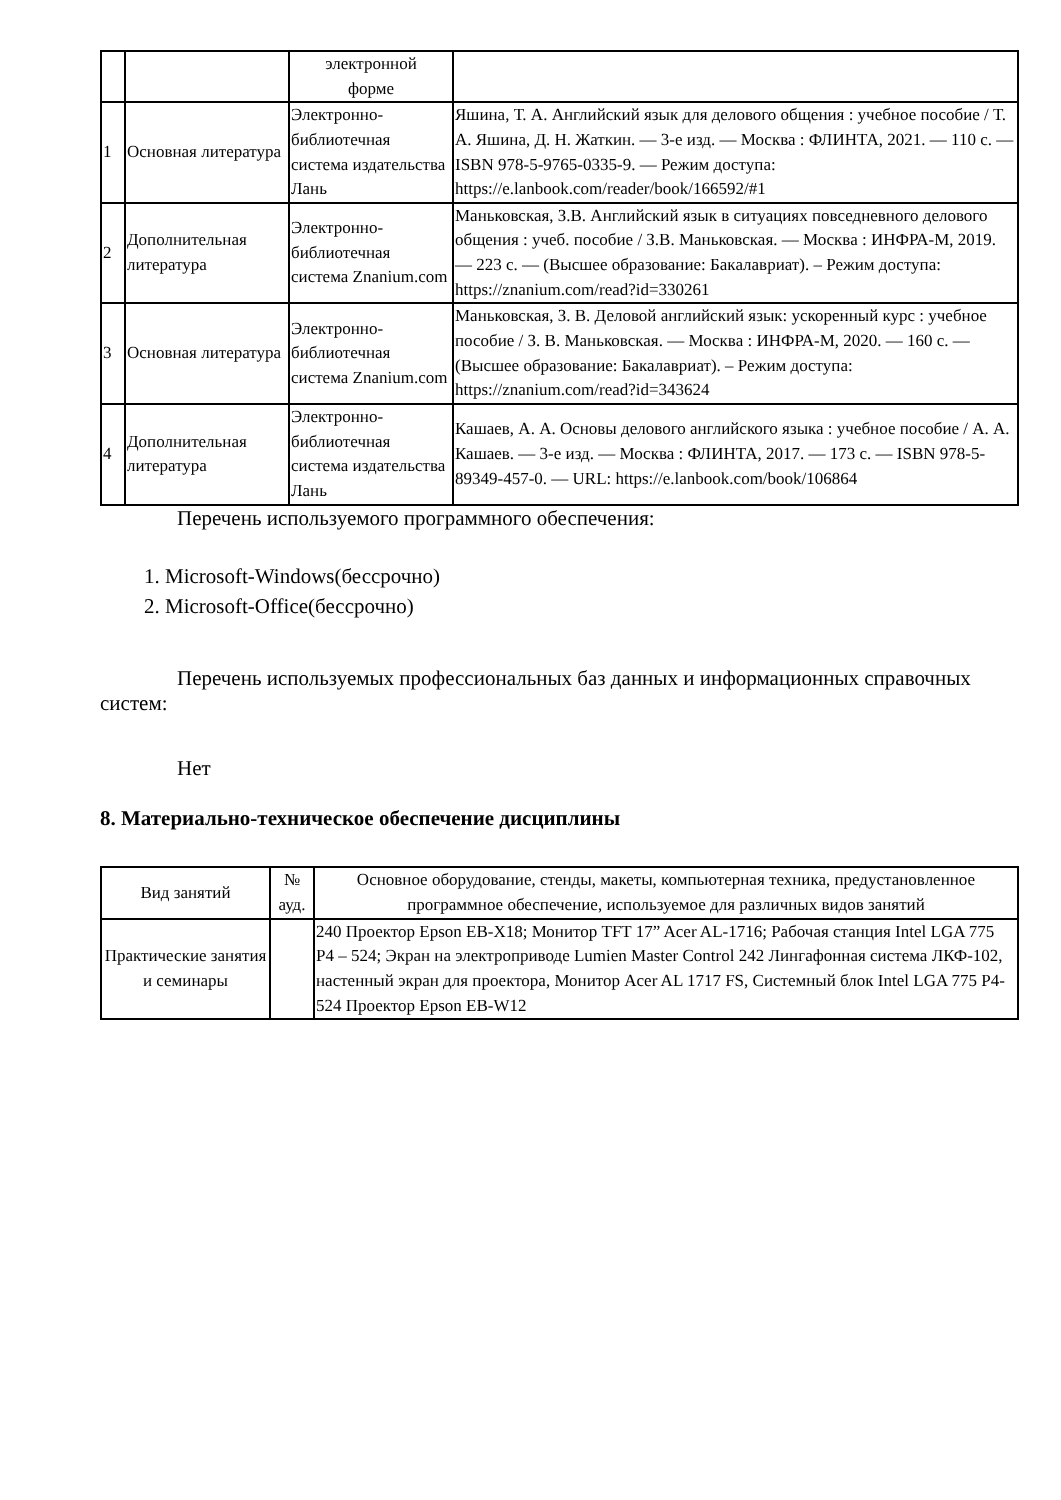| | | электронной форме | |
| 1 | Основная литература | Электронно-библиотечная система издательства Лань | Яшина, Т. А. Английский язык для делового общения : учебное пособие / Т. А. Яшина, Д. Н. Жаткин. — 3-е изд. — Москва : ФЛИНТА, 2021. — 110 с. — ISBN 978-5-9765-0335-9. — Режим доступа: https://e.lanbook.com/reader/book/166592/#1 |
| 2 | Дополнительная литература | Электронно-библиотечная система Znanium.com | Маньковская, З.В. Английский язык в ситуациях повседневного делового общения : учеб. пособие / З.В. Маньковская. — Москва : ИНФРА-М, 2019. — 223 с. — (Высшее образование: Бакалавриат). – Режим доступа: https://znanium.com/read?id=330261 |
| 3 | Основная литература | Электронно-библиотечная система Znanium.com | Маньковская, З. В. Деловой английский язык: ускоренный курс : учебное пособие / З. В. Маньковская. — Москва : ИНФРА-М, 2020. — 160 с. — (Высшее образование: Бакалавриат). – Режим доступа: https://znanium.com/read?id=343624 |
| 4 | Дополнительная литература | Электронно-библиотечная система издательства Лань | Кашаев, А. А. Основы делового английского языка : учебное пособие / А. А. Кашаев. — 3-е изд. — Москва : ФЛИНТА, 2017. — 173 с. — ISBN 978-5-89349-457-0. — URL: https://e.lanbook.com/book/106864 |
Перечень используемого программного обеспечения:
1. Microsoft-Windows(бессрочно)
2. Microsoft-Office(бессрочно)
Перечень используемых профессиональных баз данных и информационных справочных систем:
Нет
8. Материально-техническое обеспечение дисциплины
| Вид занятий | № ауд. | Основное оборудование, стенды, макеты, компьютерная техника, предустановленное программное обеспечение, используемое для различных видов занятий |
| --- | --- | --- |
| Практические занятия и семинары | | 240 Проектор Epson EB-X18; Монитор TFT 17” Acer AL-1716; Рабочая станция Intel LGA 775 P4 – 524; Экран на электроприводе Lumien Master Control 242 Лингафонная система ЛКФ-102, настенный экран для проектора, Монитор Acer AL 1717 FS, Системный блок Intel LGA 775 P4-524 Проектор Epson EB-W12 |